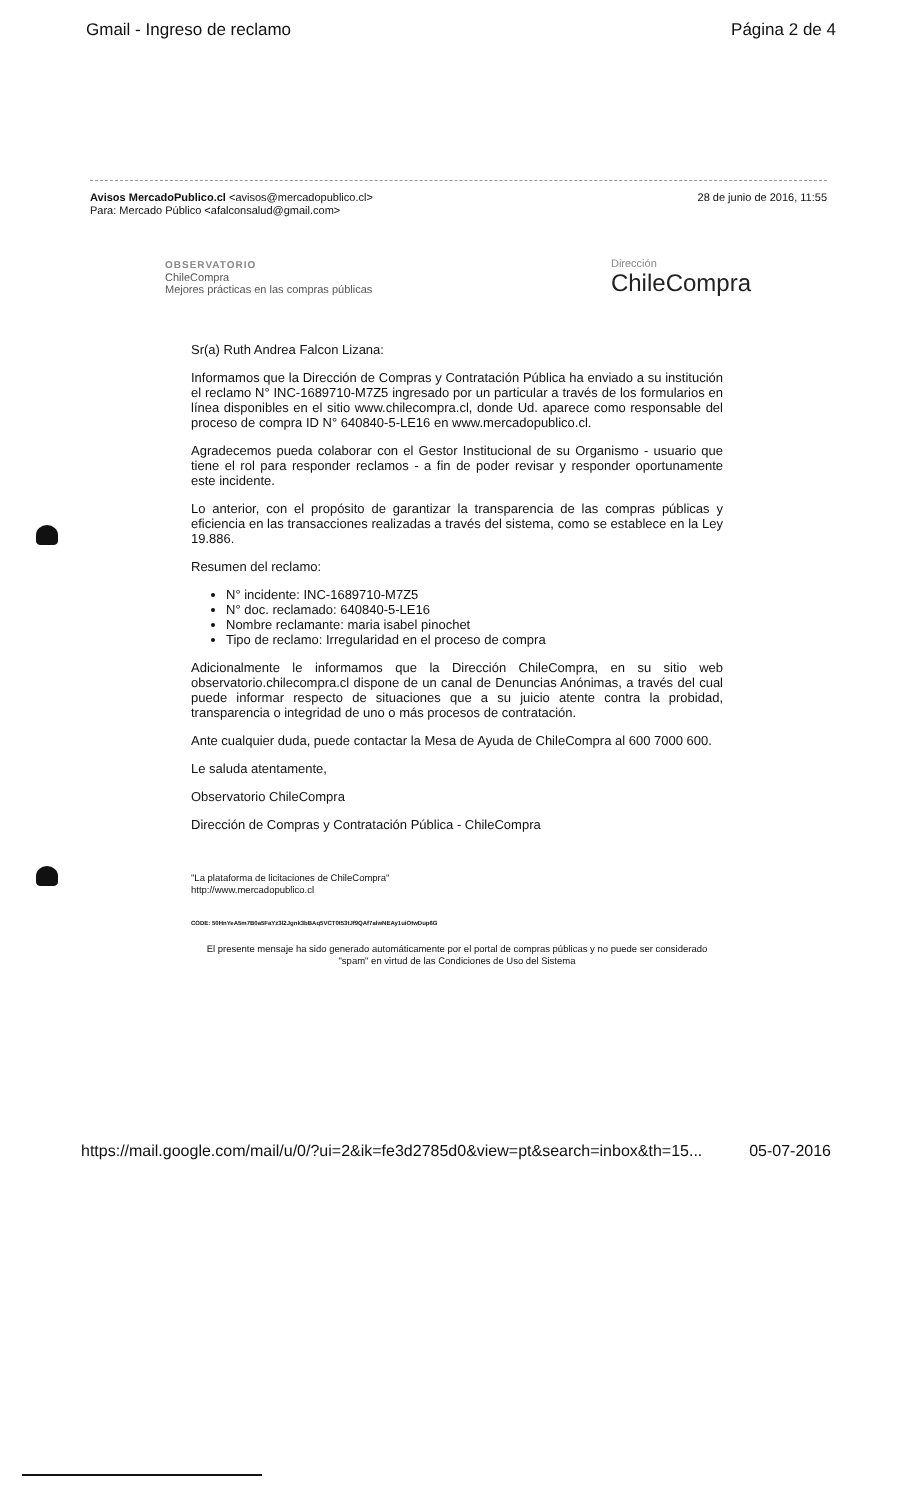Gmail - Ingreso de reclamo Página 2 de 4
Avisos MercadoPublico.cl <avisos@mercadopublico.cl>
Para: Mercado Público <afalconsalud@gmail.com>
28 de junio de 2016, 11:55
OBSERVATORIO
ChileCompra
Mejores prácticas en las compras públicas
Dirección
ChileCompra
Sr(a) Ruth Andrea Falcon Lizana:
Informamos que la Dirección de Compras y Contratación Pública ha enviado a su institución el reclamo N° INC-1689710-M7Z5 ingresado por un particular a través de los formularios en línea disponibles en el sitio www.chilecompra.cl, donde Ud. aparece como responsable del proceso de compra ID N° 640840-5-LE16 en www.mercadopublico.cl.
Agradecemos pueda colaborar con el Gestor Institucional de su Organismo - usuario que tiene el rol para responder reclamos - a fin de poder revisar y responder oportunamente este incidente.
Lo anterior, con el propósito de garantizar la transparencia de las compras públicas y eficiencia en las transacciones realizadas a través del sistema, como se establece en la Ley 19.886.
Resumen del reclamo:
N° incidente: INC-1689710-M7Z5
N° doc. reclamado: 640840-5-LE16
Nombre reclamante: maria isabel pinochet
Tipo de reclamo: Irregularidad en el proceso de compra
Adicionalmente le informamos que la Dirección ChileCompra, en su sitio web observatorio.chilecompra.cl dispone de un canal de Denuncias Anónimas, a través del cual puede informar respecto de situaciones que a su juicio atente contra la probidad, transparencia o integridad de uno o más procesos de contratación.
Ante cualquier duda, puede contactar la Mesa de Ayuda de ChileCompra al 600 7000 600.
Le saluda atentamente,
Observatorio ChileCompra
Dirección de Compras y Contratación Pública - ChileCompra
"La plataforma de licitaciones de ChileCompra"
http://www.mercadopublico.cl
CODE: 50HnYeA5m7B0a5FaYz3l2Jgnk3bBAq5VCT0t53tJf9QAf7alwNEAy1uiOtwDup6G
El presente mensaje ha sido generado automáticamente por el portal de compras públicas y no puede ser considerado "spam" en virtud de las Condiciones de Uso del Sistema
https://mail.google.com/mail/u/0/?ui=2&ik=fe3d2785d0&view=pt&search=inbox&th=15... 05-07-2016